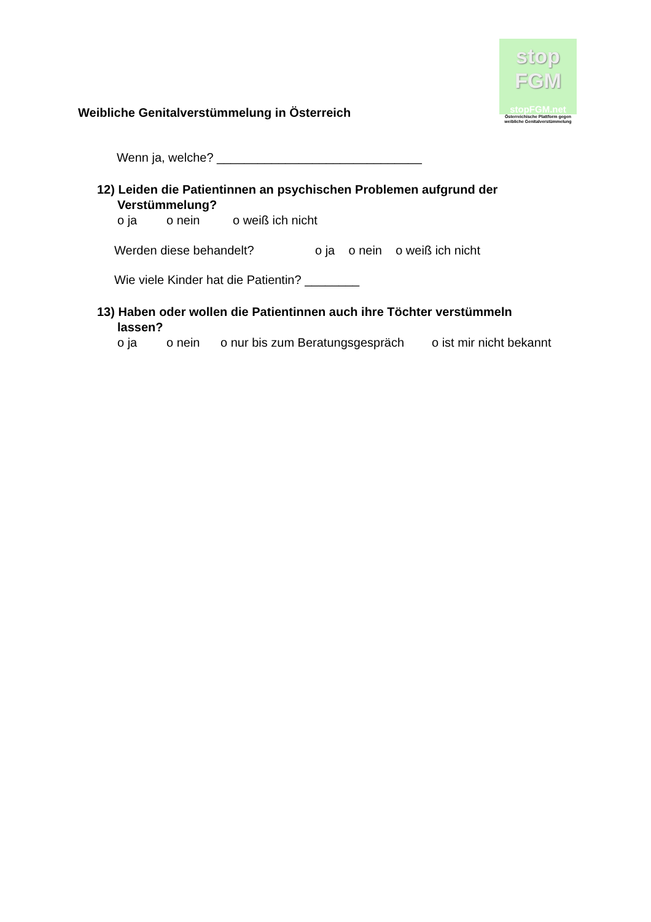Weibliche Genitalverstümmelung in Österreich
stop
FGM
stopFGM.net
Österreichische Plattform gegen
weibliche Genitalverstümmelung
Wenn ja, welche? ______________________________
12) Leiden die Patientinnen an psychischen Problemen aufgrund der
Verstümmelung?
o ja o nein o weiß ich nicht
Werden diese behandelt? o ja o nein o weiß ich nicht
Wie viele Kinder hat die Patientin? ________
13) Haben oder wollen die Patientinnen auch ihre Töchter verstümmeln
lassen?
o ja o nein o nur bis zum Beratungsgespräch o ist mir nicht bekannt